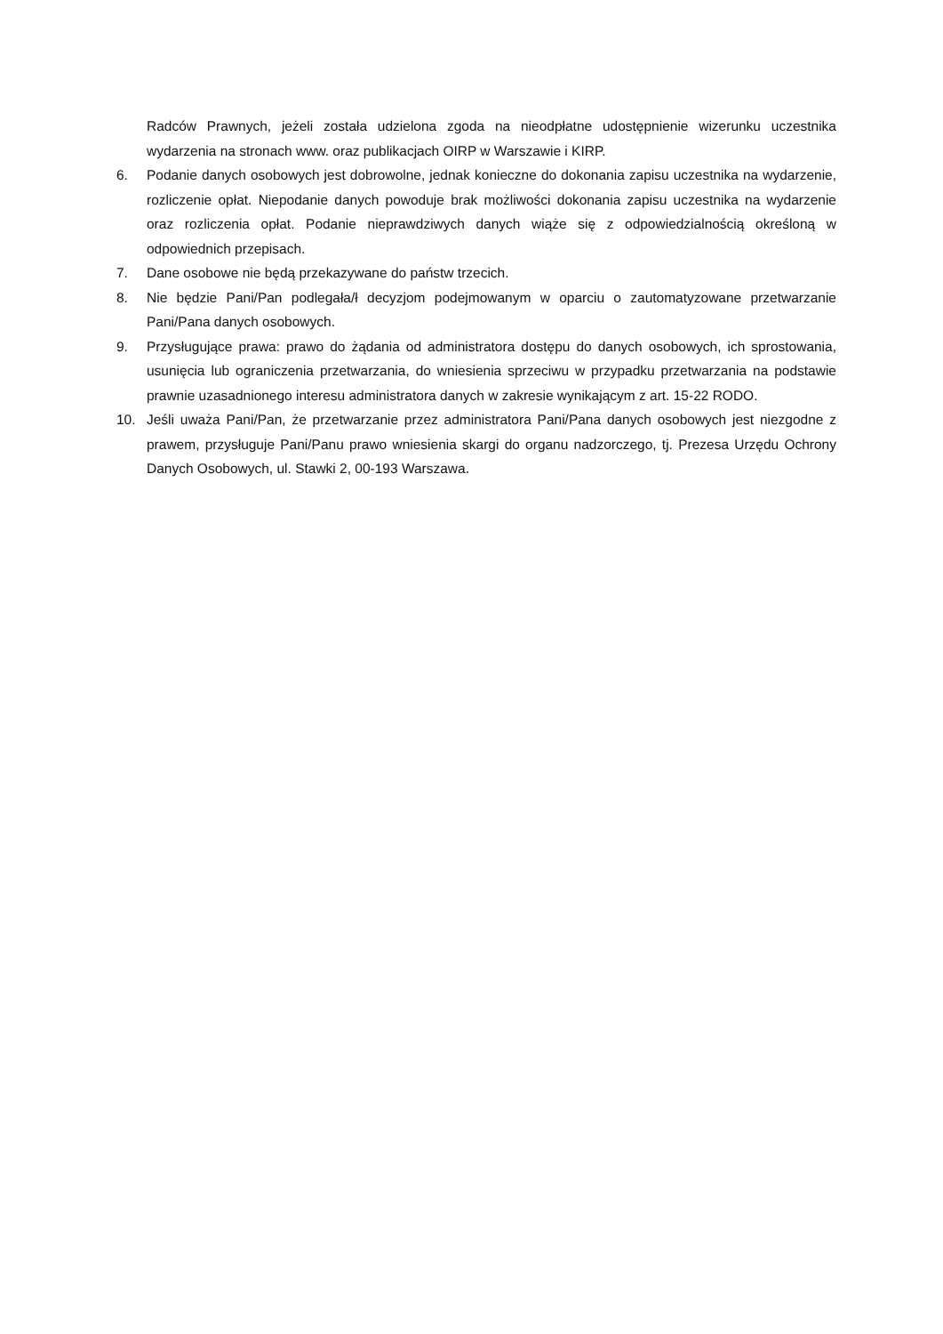Radców Prawnych, jeżeli została udzielona zgoda na nieodpłatne udostępnienie wizerunku uczestnika wydarzenia na stronach www. oraz publikacjach OIRP w Warszawie i KIRP.
6. Podanie danych osobowych jest dobrowolne, jednak konieczne do dokonania zapisu uczestnika na wydarzenie, rozliczenie opłat. Niepodanie danych powoduje brak możliwości dokonania zapisu uczestnika na wydarzenie oraz rozliczenia opłat. Podanie nieprawdziwych danych wiąże się z odpowiedzialnością określoną w odpowiednich przepisach.
7. Dane osobowe nie będą przekazywane do państw trzecich.
8. Nie będzie Pani/Pan podlegała/ł decyzjom podejmowanym w oparciu o zautomatyzowane przetwarzanie Pani/Pana danych osobowych.
9. Przysługujące prawa: prawo do żądania od administratora dostępu do danych osobowych, ich sprostowania, usunięcia lub ograniczenia przetwarzania, do wniesienia sprzeciwu w przypadku przetwarzania na podstawie prawnie uzasadnionego interesu administratora danych w zakresie wynikającym z art. 15-22 RODO.
10. Jeśli uważa Pani/Pan, że przetwarzanie przez administratora Pani/Pana danych osobowych jest niezgodne z prawem, przysługuje Pani/Panu prawo wniesienia skargi do organu nadzorczego, tj. Prezesa Urzędu Ochrony Danych Osobowych, ul. Stawki 2, 00-193 Warszawa.